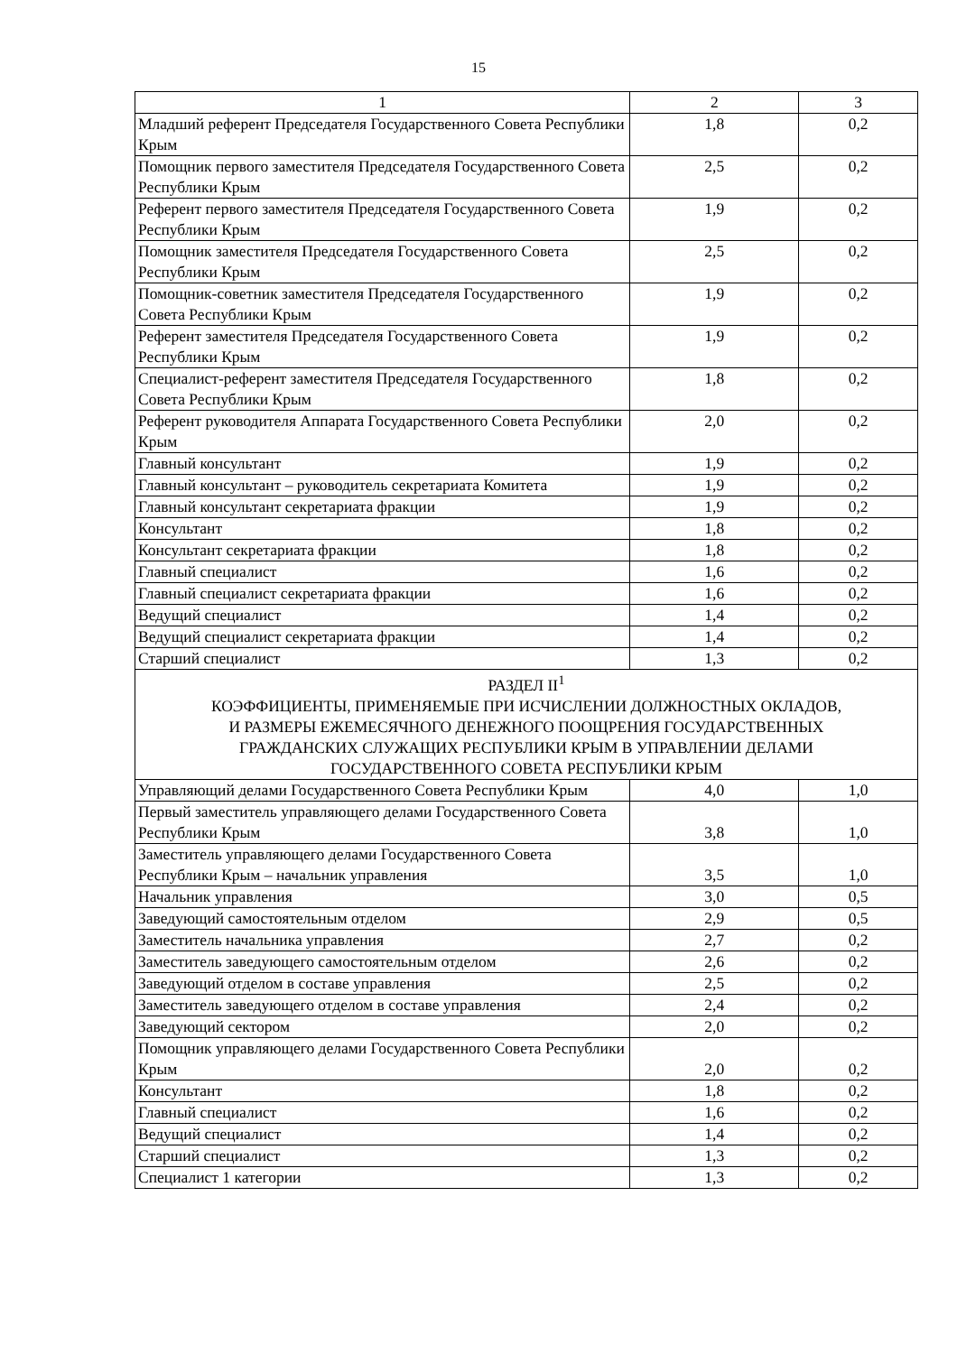15
| 1 | 2 | 3 |
| Младший референт Председателя Государственного Совета Республики Крым | 1,8 | 0,2 |
| Помощник первого заместителя Председателя Государственного Совета Республики Крым | 2,5 | 0,2 |
| Референт первого заместителя Председателя Государственного Совета Республики Крым | 1,9 | 0,2 |
| Помощник заместителя Председателя Государственного Совета Республики Крым | 2,5 | 0,2 |
| Помощник-советник заместителя Председателя Государственного Совета Республики Крым | 1,9 | 0,2 |
| Референт заместителя Председателя Государственного Совета Республики Крым | 1,9 | 0,2 |
| Специалист-референт заместителя Председателя Государственного Совета Республики Крым | 1,8 | 0,2 |
| Референт руководителя Аппарата Государственного Совета Республики Крым | 2,0 | 0,2 |
| Главный консультант | 1,9 | 0,2 |
| Главный консультант – руководитель секретариата Комитета | 1,9 | 0,2 |
| Главный консультант секретариата фракции | 1,9 | 0,2 |
| Консультант | 1,8 | 0,2 |
| Консультант секретариата фракции | 1,8 | 0,2 |
| Главный специалист | 1,6 | 0,2 |
| Главный специалист секретариата фракции | 1,6 | 0,2 |
| Ведущий специалист | 1,4 | 0,2 |
| Ведущий специалист секретариата фракции | 1,4 | 0,2 |
| Старший специалист | 1,3 | 0,2 |
| РАЗДЕЛ II<sup>1</sup> КОЭФФИЦИЕНТЫ, ПРИМЕНЯЕМЫЕ ПРИ ИСЧИСЛЕНИИ ДОЛЖНОСТНЫХ ОКЛАДОВ, И РАЗМЕРЫ ЕЖЕМЕСЯЧНОГО ДЕНЕЖНОГО ПООЩРЕНИЯ ГОСУДАРСТВЕННЫХ ГРАЖДАНСКИХ СЛУЖАЩИХ РЕСПУБЛИКИ КРЫМ В УПРАВЛЕНИИ ДЕЛАМИ ГОСУДАРСТВЕННОГО СОВЕТА РЕСПУБЛИКИ КРЫМ | | |
| Управляющий делами Государственного Совета Республики Крым | 4,0 | 1,0 |
| Первый заместитель управляющего делами Государственного Совета Республики Крым | 3,8 | 1,0 |
| Заместитель управляющего делами Государственного Совета Республики Крым – начальник управления | 3,5 | 1,0 |
| Начальник управления | 3,0 | 0,5 |
| Заведующий самостоятельным отделом | 2,9 | 0,5 |
| Заместитель начальника управления | 2,7 | 0,2 |
| Заместитель заведующего самостоятельным отделом | 2,6 | 0,2 |
| Заведующий отделом в составе управления | 2,5 | 0,2 |
| Заместитель заведующего отделом в составе управления | 2,4 | 0,2 |
| Заведующий сектором | 2,0 | 0,2 |
| Помощник управляющего делами Государственного Совета Республики Крым | 2,0 | 0,2 |
| Консультант | 1,8 | 0,2 |
| Главный специалист | 1,6 | 0,2 |
| Ведущий специалист | 1,4 | 0,2 |
| Старший специалист | 1,3 | 0,2 |
| Специалист 1 категории | 1,3 | 0,2 |